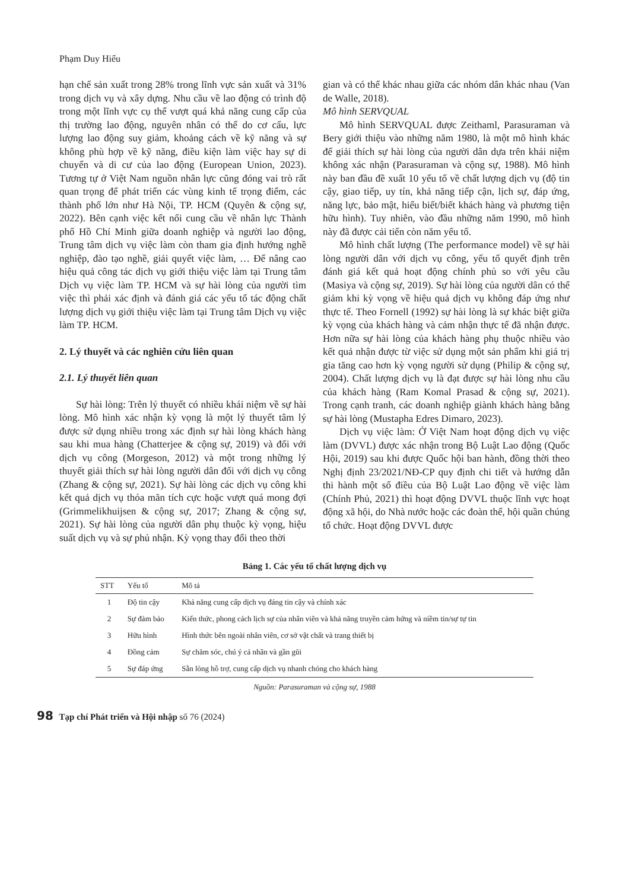Phạm Duy Hiếu
hạn chế sản xuất trong 28% trong lĩnh vực sản xuất và 31% trong dịch vụ và xây dựng. Nhu cầu về lao động có trình độ trong một lĩnh vực cụ thể vượt quá khả năng cung cấp của thị trường lao động, nguyên nhân có thể do cơ cấu, lực lượng lao động suy giảm, khoảng cách về kỹ năng và sự không phù hợp về kỹ năng, điều kiện làm việc hay sự di chuyển và di cư của lao động (European Union, 2023). Tương tự ở Việt Nam nguồn nhân lực cũng đóng vai trò rất quan trọng để phát triển các vùng kinh tế trọng điểm, các thành phố lớn như Hà Nội, TP. HCM (Quyên & cộng sự, 2022). Bên cạnh việc kết nối cung cầu về nhân lực Thành phố Hồ Chí Minh giữa doanh nghiệp và người lao động, Trung tâm dịch vụ việc làm còn tham gia định hướng nghề nghiệp, đào tạo nghề, giải quyết việc làm, … Để nâng cao hiệu quả công tác dịch vụ giới thiệu việc làm tại Trung tâm Dịch vụ việc làm TP. HCM và sự hài lòng của người tìm việc thì phải xác định và đánh giá các yếu tố tác động chất lượng dịch vụ giới thiệu việc làm tại Trung tâm Dịch vụ việc làm TP. HCM.
2. Lý thuyết và các nghiên cứu liên quan
2.1. Lý thuyết liên quan
Sự hài lòng: Trên lý thuyết có nhiều khái niệm về sự hài lòng. Mô hình xác nhận kỳ vọng là một lý thuyết tâm lý được sử dụng nhiều trong xác định sự hài lòng khách hàng sau khi mua hàng (Chatterjee & cộng sự, 2019) và đối với dịch vụ công (Morgeson, 2012) và một trong những lý thuyết giải thích sự hài lòng người dân đối với dịch vụ công (Zhang & cộng sự, 2021). Sự hài lòng các dịch vụ công khi kết quả dịch vụ thỏa mãn tích cực hoặc vượt quá mong đợi (Grimmelikhuijsen & cộng sự, 2017; Zhang & cộng sự, 2021). Sự hài lòng của người dân phụ thuộc kỳ vọng, hiệu suất dịch vụ và sự phủ nhận. Kỳ vọng thay đổi theo thời
gian và có thể khác nhau giữa các nhóm dân khác nhau (Van de Walle, 2018).
Mô hình SERVQUAL
Mô hình SERVQUAL được Zeithaml, Parasuraman và Bery giới thiệu vào những năm 1980, là một mô hình khác để giải thích sự hài lòng của người dân dựa trên khái niệm không xác nhận (Parasuraman và cộng sự, 1988). Mô hình này ban đầu đề xuất 10 yếu tố về chất lượng dịch vụ (độ tin cậy, giao tiếp, uy tín, khả năng tiếp cận, lịch sự, đáp ứng, năng lực, bảo mật, hiểu biết/biết khách hàng và phương tiện hữu hình). Tuy nhiên, vào đầu những năm 1990, mô hình này đã được cải tiến còn năm yếu tố.
Mô hình chất lượng (The performance model) về sự hài lòng người dân với dịch vụ công, yếu tố quyết định trên đánh giá kết quả hoạt động chính phủ so với yêu cầu (Masiya và cộng sự, 2019). Sự hài lòng của người dân có thể giảm khi kỳ vọng về hiệu quả dịch vụ không đáp ứng như thực tế. Theo Fornell (1992) sự hài lòng là sự khác biệt giữa kỳ vọng của khách hàng và cảm nhận thực tế đã nhận được. Hơn nữa sự hài lòng của khách hàng phụ thuộc nhiều vào kết quả nhận được từ việc sử dụng một sản phẩm khi giá trị gia tăng cao hơn kỳ vọng người sử dụng (Philip & cộng sự, 2004). Chất lượng dịch vụ là đạt được sự hài lòng nhu cầu của khách hàng (Ram Komal Prasad & cộng sự, 2021). Trong cạnh tranh, các doanh nghiệp giành khách hàng bằng sự hài lòng (Mustapha Edres Dimaro, 2023).
Dịch vụ việc làm: Ở Việt Nam hoạt động dịch vụ việc làm (DVVL) được xác nhận trong Bộ Luật Lao động (Quốc Hội, 2019) sau khi được Quốc hội ban hành, đồng thời theo Nghị định 23/2021/NĐ-CP quy định chi tiết và hướng dẫn thi hành một số điều của Bộ Luật Lao động về việc làm (Chính Phủ, 2021) thì hoạt động DVVL thuộc lĩnh vực hoạt động xã hội, do Nhà nước hoặc các đoàn thể, hội quần chúng tổ chức. Hoạt động DVVL được
Bảng 1. Các yếu tố chất lượng dịch vụ
| STT | Yếu tố | Mô tả |
| --- | --- | --- |
| 1 | Độ tin cậy | Khả năng cung cấp dịch vụ đáng tin cậy và chính xác |
| 2 | Sự đảm bảo | Kiến thức, phong cách lịch sự của nhân viên và khả năng truyền cảm hứng và niềm tin/sự tự tin |
| 3 | Hữu hình | Hình thức bên ngoài nhân viên, cơ sở vật chất và trang thiết bị |
| 4 | Đồng cảm | Sự chăm sóc, chú ý cá nhân và gần gũi |
| 5 | Sự đáp ứng | Sẵn lòng hỗ trợ, cung cấp dịch vụ nhanh chóng cho khách hàng |
Nguồn: Parasuraman và cộng sự, 1988
98 Tạp chí Phát triển và Hội nhập số 76 (2024)